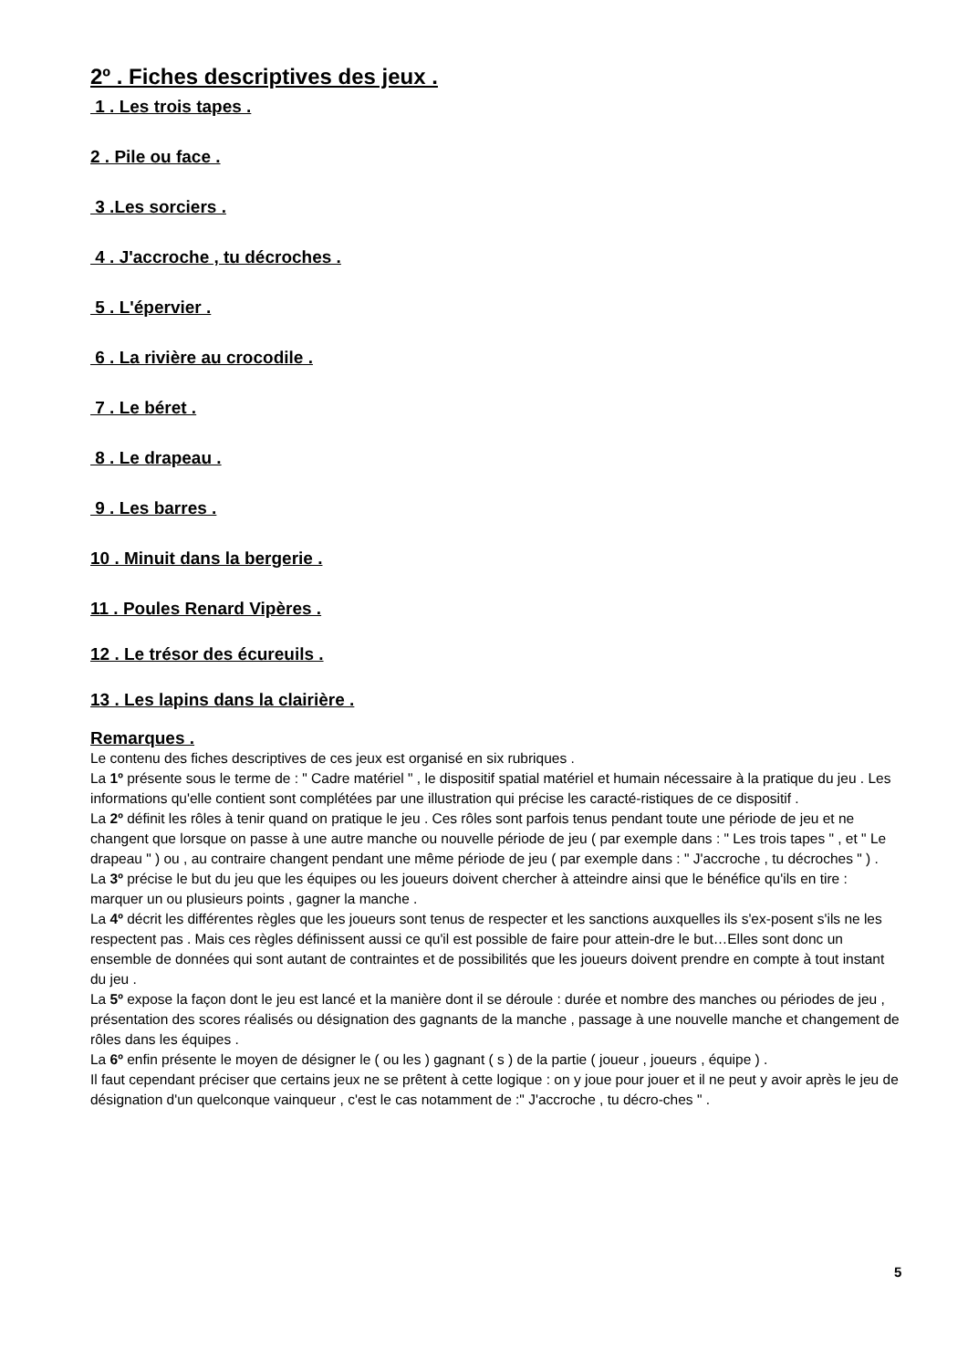2º . Fiches descriptives des jeux .
1 . Les trois tapes .
2 . Pile ou face .
3 .Les sorciers .
4 . J'accroche , tu décroches .
5 . L'épervier .
6 . La rivière au crocodile .
7 . Le béret .
8 . Le drapeau .
9 . Les barres .
10 . Minuit dans la bergerie .
11 . Poules Renard Vipères .
12 . Le trésor des écureuils .
13 . Les lapins dans la clairière .
Remarques .
Le contenu des fiches descriptives de ces jeux est organisé en six rubriques .
La 1º présente sous le terme de : " Cadre matériel " , le dispositif spatial matériel et humain nécessaire à la pratique du jeu . Les informations qu'elle contient sont complétées par une illustration qui précise les caracté-ristiques de ce dispositif .
La 2º définit les rôles à tenir quand on pratique le jeu . Ces rôles sont parfois tenus pendant toute une période de jeu et ne changent que lorsque on passe à une autre manche ou nouvelle période de jeu ( par exemple dans : " Les trois tapes " , et " Le drapeau " ) ou , au contraire changent pendant une même période de jeu ( par exemple dans : " J'accroche , tu décroches " ) .
La 3º précise le but du jeu que les équipes ou les joueurs doivent chercher à atteindre ainsi que le bénéfice qu'ils en tire : marquer un ou plusieurs points , gagner la manche .
La 4º décrit les différentes règles que les joueurs sont tenus de respecter et les sanctions auxquelles ils s'ex-posent s'ils ne les respectent pas . Mais ces règles définissent aussi ce qu'il est possible de faire pour attein-dre le but…Elles sont donc un ensemble de données qui sont autant de contraintes et de possibilités que les joueurs doivent prendre en compte à tout instant du jeu .
La 5º expose la façon dont le jeu est lancé et la manière dont il se déroule : durée et nombre des manches ou périodes de jeu , présentation des scores réalisés ou désignation des gagnants de la manche , passage à une nouvelle manche et changement de rôles dans les équipes .
La 6º enfin présente le moyen de désigner le ( ou les ) gagnant ( s ) de la partie ( joueur , joueurs , équipe ) .
Il faut cependant préciser que certains jeux ne se prêtent à cette logique : on y joue pour jouer et il ne peut y avoir après le jeu de désignation d'un quelconque vainqueur , c'est le cas notamment de :" J'accroche , tu décro-ches " .
5